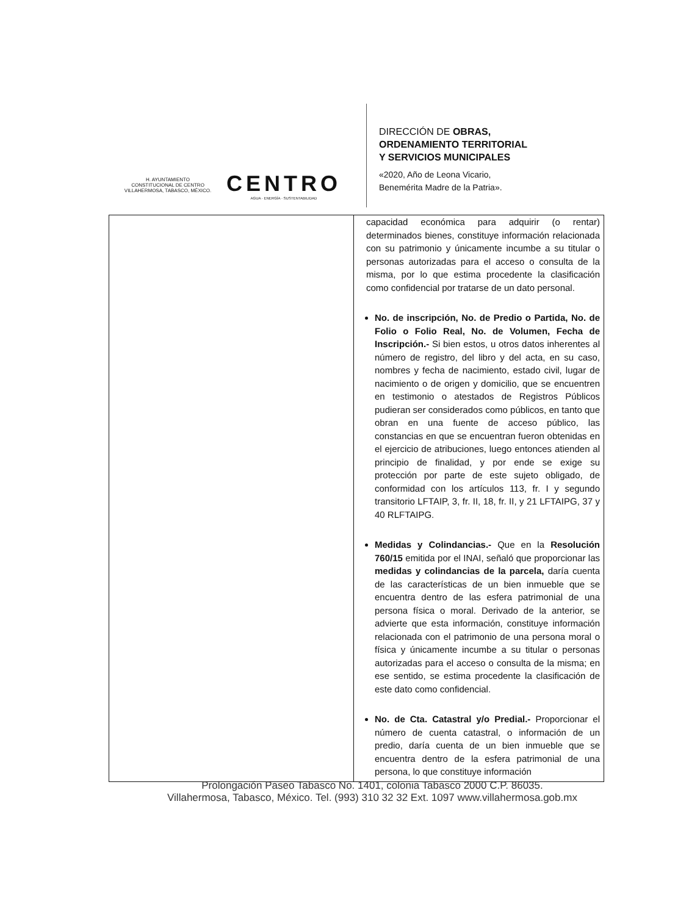H. AYUNTAMIENTO
CONSTITUCIONAL DE CENTRO
VILLAHERMOSA, TABASCO, MÉXICO.
CENTRO
AGUA · ENERGÍA · SUSTENTABILIDAD
DIRECCIÓN DE OBRAS,
ORDENAMIENTO TERRITORIAL
Y SERVICIOS MUNICIPALES
«2020, Año de Leona Vicario,
Benemérita Madre de la Patria».
| | capacidad económica para adquirir (o rentar) determinados bienes, constituye información relacionada con su patrimonio y únicamente incumbe a su titular o personas autorizadas para el acceso o consulta de la misma, por lo que estima procedente la clasificación como confidencial por tratarse de un dato personal. No. de inscripción, No. de Predio o Partida, No. de Folio o Folio Real, No. de Volumen, Fecha de Inscripción.- Si bien estos, u otros datos inherentes al número de registro, del libro y del acta, en su caso, nombres y fecha de nacimiento, estado civil, lugar de nacimiento o de origen y domicilio, que se encuentren en testimonio o atestados de Registros Públicos pudieran ser considerados como públicos, en tanto que obran en una fuente de acceso público, las constancias en que se encuentran fueron obtenidas en el ejercicio de atribuciones, luego entonces atienden al principio de finalidad, y por ende se exige su protección por parte de este sujeto obligado, de conformidad con los artículos 113, fr. I y segundo transitorio LFTAIP, 3, fr. II, 18, fr. II, y 21 LFTAIPG, 37 y 40 RLFTAIPG. Medidas y Colindancias.- Que en la Resolución 760/15 emitida por el INAI, señaló que proporcionar las medidas y colindancias de la parcela, daría cuenta de las características de un bien inmueble que se encuentra dentro de las esfera patrimonial de una persona física o moral. Derivado de la anterior, se advierte que esta información, constituye información relacionada con el patrimonio de una persona moral o física y únicamente incumbe a su titular o personas autorizadas para el acceso o consulta de la misma; en ese sentido, se estima procedente la clasificación de este dato como confidencial. No. de Cta. Catastral y/o Predial.- Proporcionar el número de cuenta catastral, o información de un predio, daría cuenta de un bien inmueble que se encuentra dentro de la esfera patrimonial de una persona, lo que constituye información |
Prolongación Paseo Tabasco No. 1401, colonia Tabasco 2000 C.P. 86035.
Villahermosa, Tabasco, México. Tel. (993) 310 32 32 Ext. 1097 www.villahermosa.gob.mx